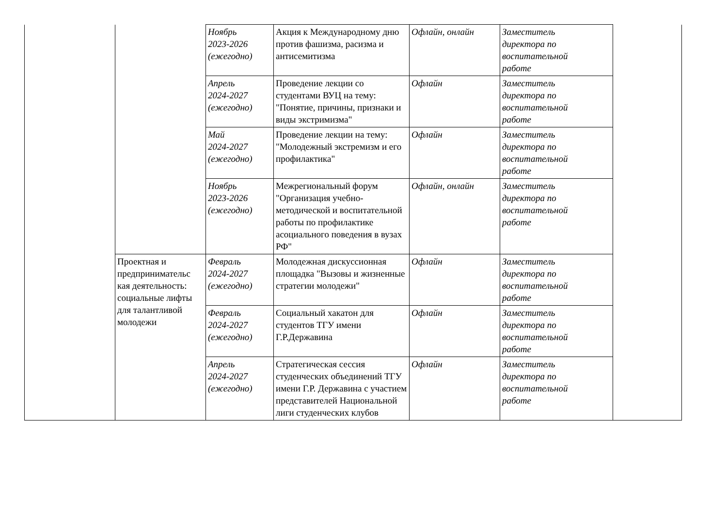| | | Ноябрь 2023-2026 (ежегодно) | Акция к Международному дню против фашизма, расизма и антисемитизма | Офлайн, онлайн | Заместитель директора по воспитательной работе | |
| | | Апрель 2024-2027 (ежегодно) | Проведение лекции со студентами ВУЦ на тему: "Понятие, причины, признаки и виды экстримизма" | Офлайн | Заместитель директора по воспитательной работе | |
| | | Май 2024-2027 (ежегодно) | Проведение лекции на тему: "Молодежный экстремизм и его профилактика" | Офлайн | Заместитель директора по воспитательной работе | |
| | | Ноябрь 2023-2026 (ежегодно) | Межрегиональный форум "Организация учебно-методической и воспитательной работы по профилактике асоциального поведения в вузах РФ" | Офлайн, онлайн | Заместитель директора по воспитательной работе | |
| | Проектная и предпринимательс кая деятельность: социальные лифты для талантливой молодежи | Февраль 2024-2027 (ежегодно) | Молодежная дискуссионная площадка "Вызовы и жизненные стратегии молодежи" | Офлайн | Заместитель директора по воспитательной работе | |
| | | Февраль 2024-2027 (ежегодно) | Социальный хакатон для студентов ТГУ имени Г.Р.Державина | Офлайн | Заместитель директора по воспитательной работе | |
| | | Апрель 2024-2027 (ежегодно) | Стратегическая сессия студенческих объединений ТГУ имени Г.Р. Державина с участием представителей Национальной лиги студенческих клубов | Офлайн | Заместитель директора по воспитательной работе | |